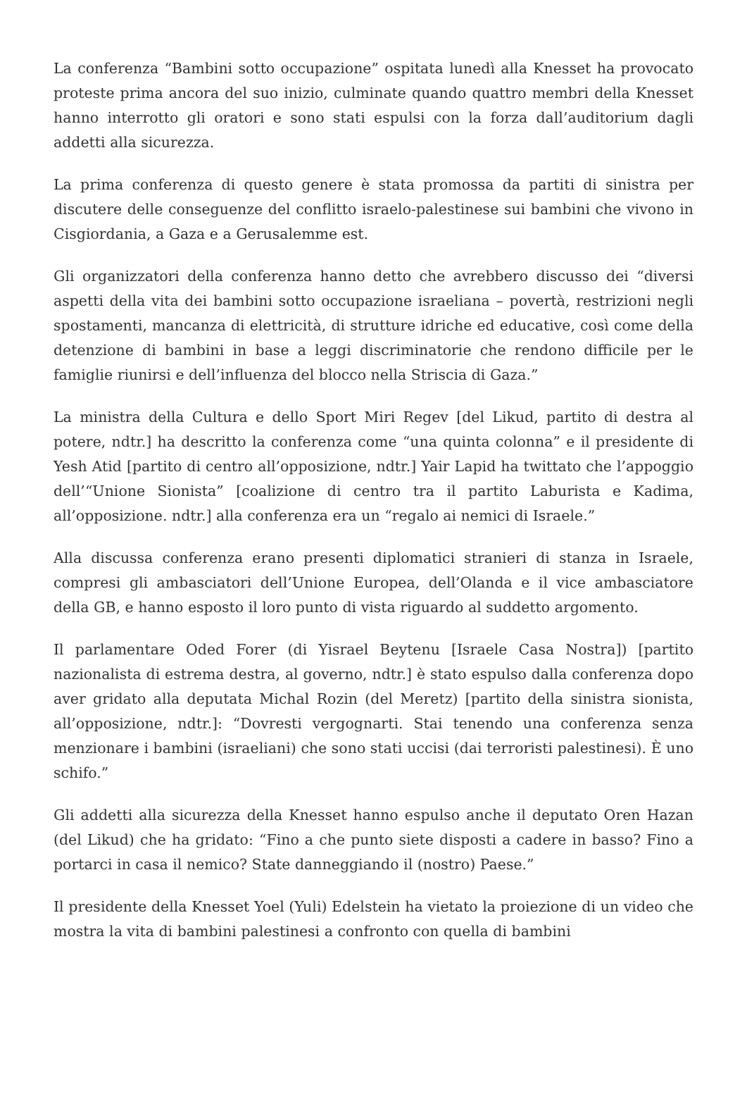La conferenza “Bambini sotto occupazione” ospitata lunedì alla Knesset ha provocato proteste prima ancora del suo inizio, culminate quando quattro membri della Knesset hanno interrotto gli oratori e sono stati espulsi con la forza dall’auditorium dagli addetti alla sicurezza.
La prima conferenza di questo genere è stata promossa da partiti di sinistra per discutere delle conseguenze del conflitto israelo-palestinese sui bambini che vivono in Cisgiordania, a Gaza e a Gerusalemme est.
Gli organizzatori della conferenza hanno detto che avrebbero discusso dei “diversi aspetti della vita dei bambini sotto occupazione israeliana – povertà, restrizioni negli spostamenti, mancanza di elettricità, di strutture idriche ed educative, così come della detenzione di bambini in base a leggi discriminatorie che rendono difficile per le famiglie riunirsi e dell’influenza del blocco nella Striscia di Gaza.”
La ministra della Cultura e dello Sport Miri Regev [del Likud, partito di destra al potere, ndtr.] ha descritto la conferenza come “una quinta colonna” e il presidente di Yesh Atid [partito di centro all’opposizione, ndtr.] Yair Lapid ha twittato che l’appoggio dell’“Unione Sionista” [coalizione di centro tra il partito Laburista e Kadima, all’opposizione. ndtr.] alla conferenza era un “regalo ai nemici di Israele.”
Alla discussa conferenza erano presenti diplomatici stranieri di stanza in Israele, compresi gli ambasciatori dell’Unione Europea, dell’Olanda e il vice ambasciatore della GB, e hanno esposto il loro punto di vista riguardo al suddetto argomento.
Il parlamentare Oded Forer (di Yisrael Beytenu [Israele Casa Nostra]) [partito nazionalista di estrema destra, al governo, ndtr.] è stato espulso dalla conferenza dopo aver gridato alla deputata Michal Rozin (del Meretz) [partito della sinistra sionista, all’opposizione, ndtr.]: “Dovresti vergognarti. Stai tenendo una conferenza senza menzionare i bambini (israeliani) che sono stati uccisi (dai terroristi palestinesi). È uno schifo.”
Gli addetti alla sicurezza della Knesset hanno espulso anche il deputato Oren Hazan (del Likud) che ha gridato: “Fino a che punto siete disposti a cadere in basso? Fino a portarci in casa il nemico? State danneggiando il (nostro) Paese.”
Il presidente della Knesset Yoel (Yuli) Edelstein ha vietato la proiezione di un video che mostra la vita di bambini palestinesi a confronto con quella di bambini